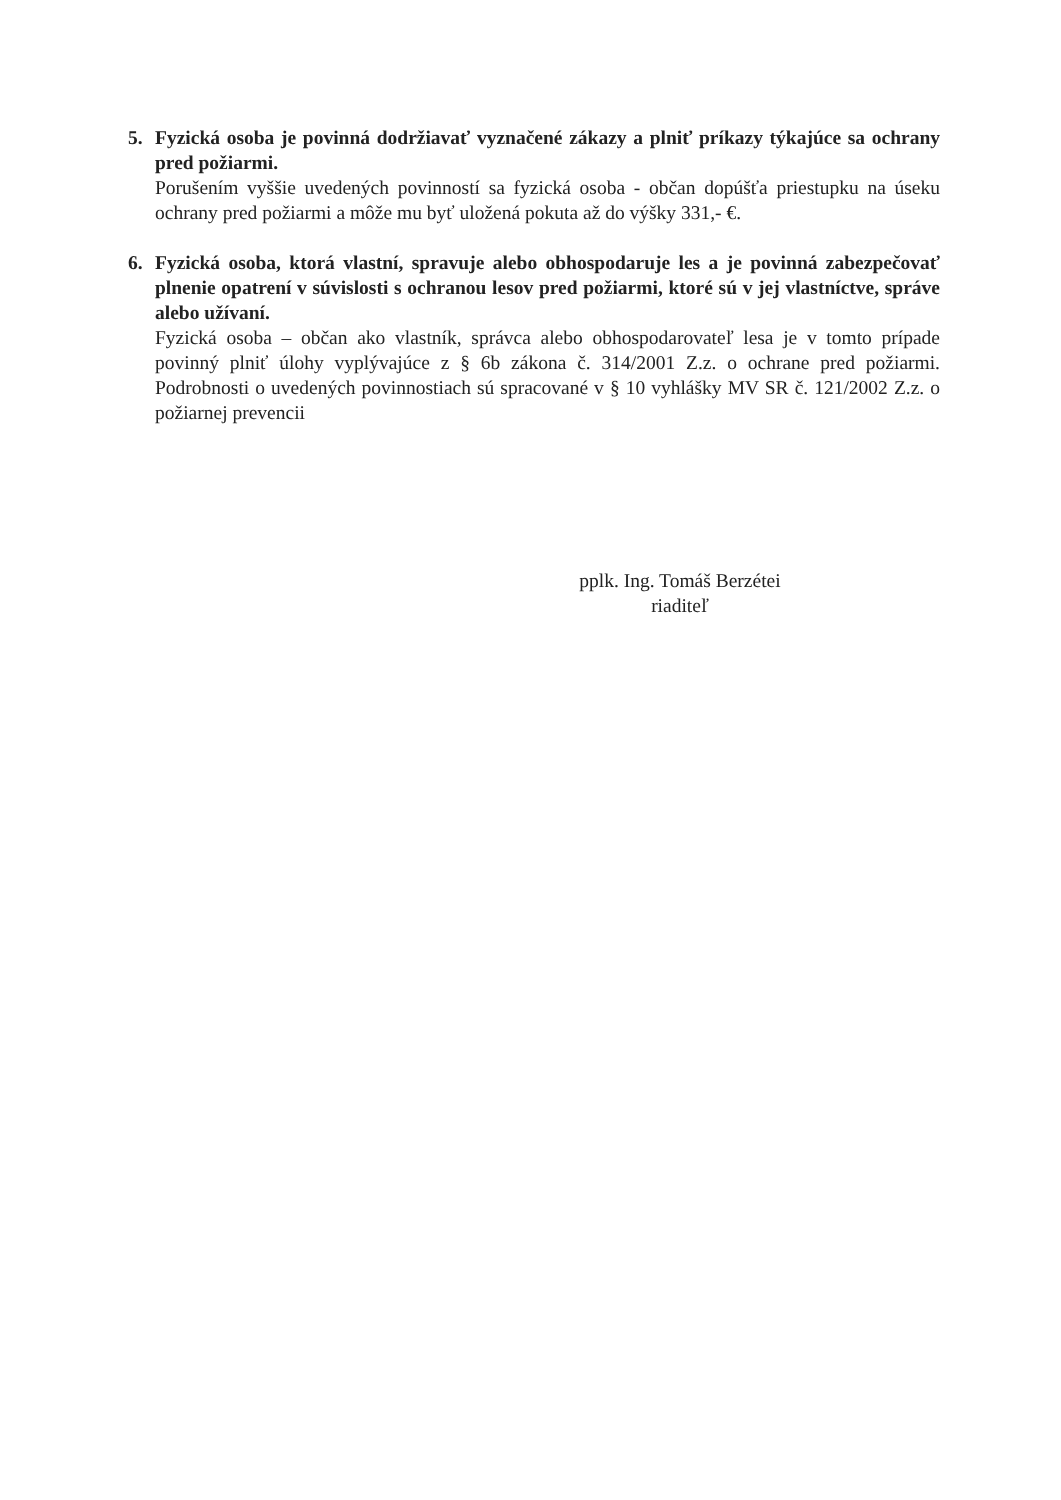5. Fyzická osoba je povinná dodržiavať vyznačené zákazy a plniť príkazy týkajúce sa ochrany pred požiarmi.
Porušením vyššie uvedených povinností sa fyzická osoba - občan dopúšťa priestupku na úseku ochrany pred požiarmi a môže mu byť uložená pokuta až do výšky 331,- €.
6. Fyzická osoba, ktorá vlastní, spravuje alebo obhospodaruje les a je povinná zabezpečovať plnenie opatrení v súvislosti s ochranou lesov pred požiarmi, ktoré sú v jej vlastníctve, správe alebo užívaní.
Fyzická osoba – občan ako vlastník, správca alebo obhospodarovateľ lesa je v tomto prípade povinný plniť úlohy vyplývajúce z § 6b zákona č. 314/2001 Z.z. o ochrane pred požiarmi. Podrobnosti o uvedených povinnostiach sú spracované v § 10 vyhlášky MV SR č. 121/2002 Z.z. o požiarnej prevencii
pplk. Ing. Tomáš Berzétei
riaditeľ